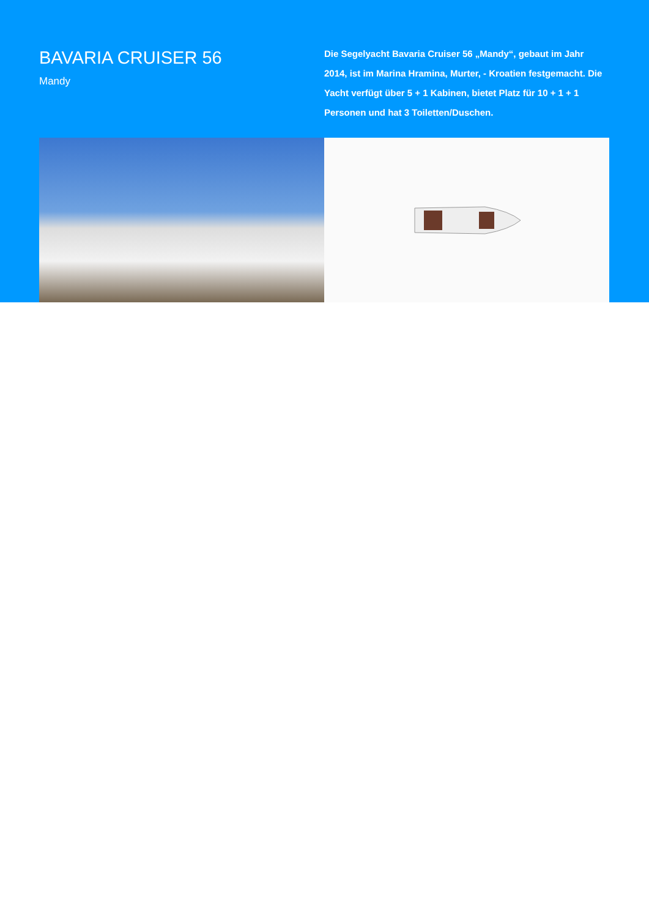BAVARIA CRUISER 56
Mandy
Die Segelyacht Bavaria Cruiser 56 „Mandy“, gebaut im Jahr 2014, ist im Marina Hramina, Murter, - Kroatien festgemacht. Die Yacht verfügt über 5 + 1 Kabinen, bietet Platz für 10 + 1 + 1 Personen und hat 3 Toiletten/Duschen.